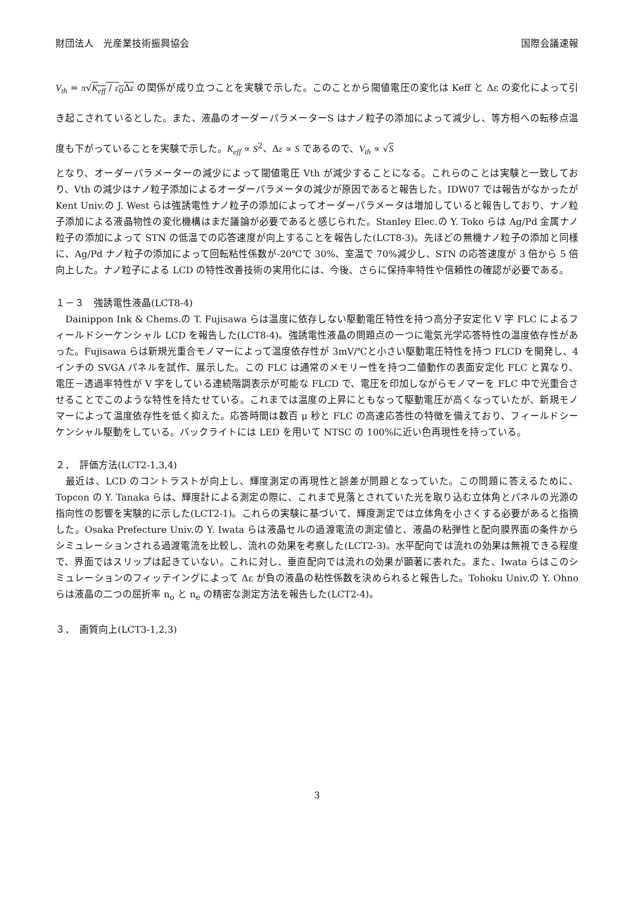財団法人　光産業技術振興協会 国際会議速報
V<sub>th</sub> = π√K<sub>eff</sub> / ε<sub>0</sub>Δε の関係が成り立つことを実験で示した。このことから閾値電圧の変化は Keff と Δε の変化によって引き起こされているとした。また、液晶のオーダーパラメーターS はナノ粒子の添加によって減少し、等方相への転移点温度も下がっていることを実験で示した。K<sub>eff</sub> ∝ S<sup>2</sup>、Δε ∝ S であるので、V<sub>th</sub> ∝ √S
となり、オーダーパラメーターの減少によって閾値電圧 Vth が減少することになる。これらのことは実験と一致しており、Vth の減少はナノ粒子添加によるオーダーパラメータの減少が原因であると報告した。IDW07 では報告がなかったが Kent Univ.の J. West らは強誘電性ナノ粒子の添加によってオーダーパラメータは増加していると報告しており、ナノ粒子添加による液晶物性の変化機構はまだ議論が必要であると感じられた。Stanley Elec.の Y. Toko らは Ag/Pd 金属ナノ粒子の添加によって STN の低温での応答速度が向上することを報告した(LCT8-3)。先ほどの無機ナノ粒子の添加と同様に、Ag/Pd ナノ粒子の添加によって回転粘性係数が-20℃で 30%、室温で 70%減少し、STN の応答速度が 3 倍から 5 倍向上した。ナノ粒子による LCD の特性改善技術の実用化には、今後、さらに保持率特性や信頼性の確認が必要である。
１－３　強誘電性液晶(LCT8-4)
　Dainippon Ink & Chems.の T. Fujisawa らは温度に依存しない駆動電圧特性を持つ高分子安定化 V 字 FLC によるフィールドシーケンシャル LCD を報告した(LCT8-4)。強誘電性液晶の問題点の一つに電気光学応答特性の温度依存性があった。Fujisawa らは新規光重合モノマーによって温度依存性が 3mV/℃と小さい駆動電圧特性を持つ FLCD を開発し、4 インチの SVGA パネルを試作、展示した。この FLC は通常のメモリー性を持つ二値動作の表面安定化 FLC と異なり、電圧－透過率特性が V 字をしている連続階調表示が可能な FLCD で、電圧を印加しながらモノマーを FLC 中で光重合させることでこのような特性を持たせている。これまでは温度の上昇にともなって駆動電圧が高くなっていたが、新規モノマーによって温度依存性を低く抑えた。応答時間は数百 μ 秒と FLC の高速応答性の特徴を備えており、フィールドシーケンシャル駆動をしている。バックライトには LED を用いて NTSC の 100%に近い色再現性を持っている。
２．　評価方法(LCT2-1,3,4)
　最近は、LCD のコントラストが向上し、輝度測定の再現性と誤差が問題となっていた。この問題に答えるために、Topcon の Y. Tanaka らは、輝度計による測定の際に、これまで見落とされていた光を取り込む立体角とパネルの光源の指向性の影響を実験的に示した(LCT2-1)。これらの実験に基づいて、輝度測定では立体角を小さくする必要があると指摘した。Osaka Prefecture Univ.の Y. Iwata らは液晶セルの過渡電流の測定値と、液晶の粘弾性と配向膜界面の条件からシミュレーションされる過渡電流を比較し、流れの効果を考察した(LCT2-3)。水平配向では流れの効果は無視できる程度で、界面ではスリップは起きていない。これに対し、垂直配向では流れの効果が顕著に表れた。また、Iwata らはこのシミュレーションのフィッテイングによって Δε が負の液晶の粘性係数を決められると報告した。Tohoku Univ.の Y. Ohno らは液晶の二つの屈折率 n<sub>o</sub> と n<sub>e</sub> の精密な測定方法を報告した(LCT2-4)。
３．　画質向上(LCT3-1,2,3)
3